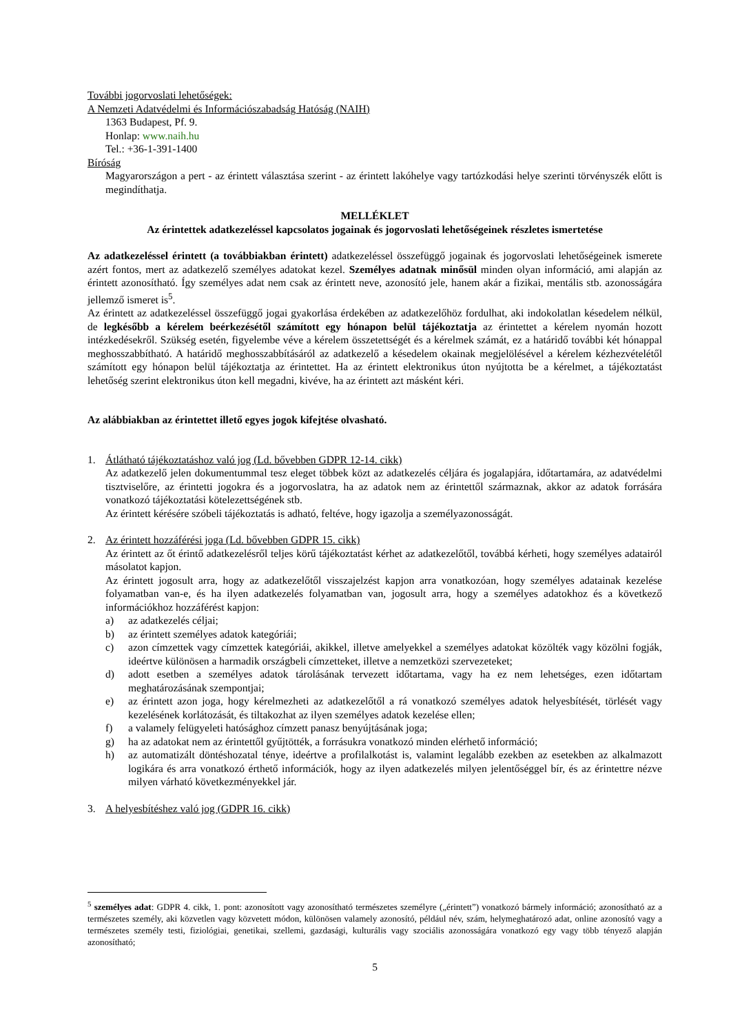További jogorvoslati lehetőségek:
A Nemzeti Adatvédelmi és Információszabadság Hatóság (NAIH)
1363 Budapest, Pf. 9.
Honlap: www.naih.hu
Tel.: +36-1-391-1400
Bíróság
Magyarországon a pert - az érintett választása szerint - az érintett lakóhelye vagy tartózkodási helye szerinti törvényszék előtt is megindíthatja.
MELLÉKLET
Az érintettek adatkezeléssel kapcsolatos jogainak és jogorvoslati lehetőségeinek részletes ismertetése
Az adatkezeléssel érintett (a továbbiakban érintett) adatkezeléssel összefüggő jogainak és jogorvoslati lehetőségeinek ismerete azért fontos, mert az adatkezelő személyes adatokat kezel. Személyes adatnak minősül minden olyan információ, ami alapján az érintett azonosítható. Így személyes adat nem csak az érintett neve, azonosító jele, hanem akár a fizikai, mentális stb. azonosságára jellemző ismeret is<sup>5</sup>.
Az érintett az adatkezeléssel összefüggő jogai gyakorlása érdekében az adatkezelőhöz fordulhat, aki indokolatlan késedelem nélkül, de legkésőbb a kérelem beérkezésétől számított egy hónapon belül tájékoztatja az érintettet a kérelem nyomán hozott intézkedésekről. Szükség esetén, figyelembe véve a kérelem összetettségét és a kérelmek számát, ez a határidő további két hónappal meghosszabbítható. A határidő meghosszabbításáról az adatkezelő a késedelem okainak megjelölésével a kérelem kézhezvételétől számított egy hónapon belül tájékoztatja az érintettet. Ha az érintett elektronikus úton nyújtotta be a kérelmet, a tájékoztatást lehetőség szerint elektronikus úton kell megadni, kivéve, ha az érintett azt másként kéri.
Az alábbiakban az érintettet illető egyes jogok kifejtése olvasható.
1. Átlátható tájékoztatáshoz való jog (Ld. bővebben GDPR 12-14. cikk)
Az adatkezelő jelen dokumentummal tesz eleget többek közt az adatkezelés céljára és jogalapjára, időtartamára, az adatvédelmi tisztviselőre, az érintetti jogokra és a jogorvoslatra, ha az adatok nem az érintettől származnak, akkor az adatok forrására vonatkozó tájékoztatási kötelezettségének stb.
Az érintett kérésére szóbeli tájékoztatás is adható, feltéve, hogy igazolja a személyazonosságát.
2. Az érintett hozzáférési joga (Ld. bővebben GDPR 15. cikk)
Az érintett az őt érintő adatkezelésről teljes körű tájékoztatást kérhet az adatkezelőtől, továbbá kérheti, hogy személyes adatairól másolatot kapjon.
Az érintett jogosult arra, hogy az adatkezelőtől visszajelzést kapjon arra vonatkozóan, hogy személyes adatainak kezelése folyamatban van-e, és ha ilyen adatkezelés folyamatban van, jogosult arra, hogy a személyes adatokhoz és a következő információkhoz hozzáférést kapjon:
a) az adatkezelés céljai;
b) az érintett személyes adatok kategóriái;
c) azon címzettek vagy címzettek kategóriái, akikkel, illetve amelyekkel a személyes adatokat közölték vagy közölni fogják, ideértve különösen a harmadik országbeli címzetteket, illetve a nemzetközi szervezeteket;
d) adott esetben a személyes adatok tárolásának tervezett időtartama, vagy ha ez nem lehetséges, ezen időtartam meghatározásának szempontjai;
e) az érintett azon joga, hogy kérelmezheti az adatkezelőtől a rá vonatkozó személyes adatok helyesbítését, törlését vagy kezelésének korlátozását, és tiltakozhat az ilyen személyes adatok kezelése ellen;
f) a valamely felügyeleti hatósághoz címzett panasz benyújtásának joga;
g) ha az adatokat nem az érintettől gyűjtötték, a forrásukra vonatkozó minden elérhető információ;
h) az automatizált döntéshozatal ténye, ideértve a profilalkotást is, valamint legalább ezekben az esetekben az alkalmazott logikára és arra vonatkozó érthető információk, hogy az ilyen adatkezelés milyen jelentőséggel bír, és az érintettre nézve milyen várható következményekkel jár.
3. A helyesbítéshez való jog (GDPR 16. cikk)
<sup>5</sup> személyes adat: GDPR 4. cikk, 1. pont: azonosított vagy azonosítható természetes személyre („érintett”) vonatkozó bármely információ; azonosítható az a természetes személy, aki közvetlen vagy közvetett módon, különösen valamely azonosító, például név, szám, helymeghatározó adat, online azonosító vagy a természetes személy testi, fiziológiai, genetikai, szellemi, gazdasági, kulturális vagy szociális azonosságára vonatkozó egy vagy több tényező alapján azonosítható;
5